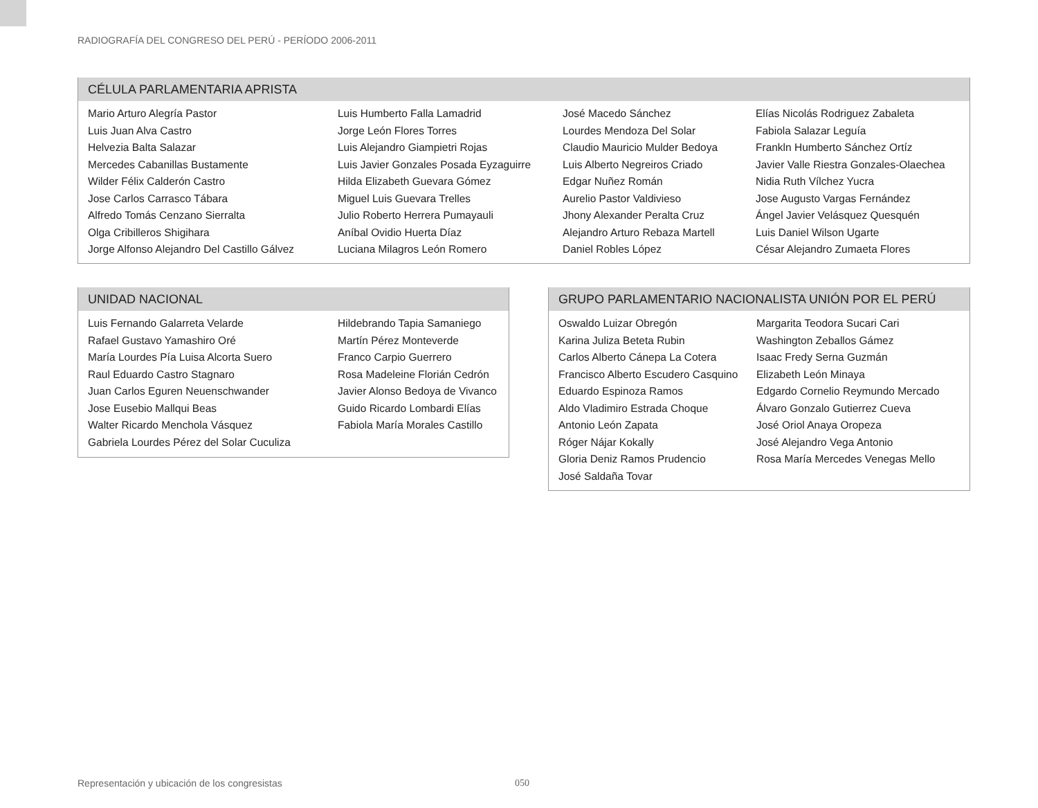RADIOGRAFÍA DEL CONGRESO DEL PERÚ - PERÍODO 2006-2011
CÉLULA PARLAMENTARIA APRISTA
| Mario Arturo Alegría Pastor | Luis Humberto Falla Lamadrid | José Macedo Sánchez | Elías Nicolás Rodriguez Zabaleta |
| Luis Juan Alva Castro | Jorge León Flores Torres | Lourdes Mendoza Del Solar | Fabiola Salazar Leguía |
| Helvezia Balta Salazar | Luis Alejandro Giampietri Rojas | Claudio Mauricio Mulder Bedoya | Frankln Humberto Sánchez Ortíz |
| Mercedes Cabanillas Bustamente | Luis Javier Gonzales Posada Eyzaguirre | Luis Alberto Negreiros Criado | Javier Valle Riestra Gonzales-Olaechea |
| Wilder Félix Calderón Castro | Hilda Elizabeth Guevara Gómez | Edgar Nuñez Román | Nidia Ruth Vílchez Yucra |
| Jose Carlos Carrasco Tábara | Miguel Luis Guevara Trelles | Aurelio Pastor Valdivieso | Jose Augusto Vargas Fernández |
| Alfredo Tomás Cenzano Sierralta | Julio Roberto Herrera Pumayauli | Jhony Alexander Peralta Cruz | Ángel Javier Velásquez Quesquén |
| Olga Cribilleros Shigihara | Aníbal Ovidio Huerta Díaz | Alejandro Arturo Rebaza Martell | Luis Daniel Wilson Ugarte |
| Jorge Alfonso Alejandro Del Castillo Gálvez | Luciana Milagros León Romero | Daniel Robles López | César Alejandro Zumaeta Flores |
UNIDAD NACIONAL
| Luis Fernando Galarreta Velarde | Hildebrando Tapia Samaniego |
| Rafael Gustavo Yamashiro Oré | Martín Pérez Monteverde |
| María Lourdes Pía Luisa Alcorta Suero | Franco Carpio Guerrero |
| Raul Eduardo Castro Stagnaro | Rosa Madeleine Florián Cedrón |
| Juan Carlos Eguren Neuenschwander | Javier Alonso Bedoya de Vivanco |
| Jose Eusebio Mallqui Beas | Guido Ricardo Lombardi Elías |
| Walter Ricardo Menchola Vásquez | Fabiola María Morales Castillo |
| Gabriela Lourdes Pérez del Solar Cuculiza | |
GRUPO PARLAMENTARIO NACIONALISTA UNIÓN POR EL PERÚ
| Oswaldo Luizar Obregón | Margarita Teodora Sucari Cari |
| Karina Juliza Beteta Rubin | Washington Zeballos Gámez |
| Carlos Alberto Cánepa La Cotera | Isaac Fredy Serna Guzmán |
| Francisco Alberto Escudero Casquino | Elizabeth León Minaya |
| Eduardo Espinoza Ramos | Edgardo Cornelio Reymundo Mercado |
| Aldo Vladimiro Estrada Choque | Álvaro Gonzalo Gutierrez Cueva |
| Antonio León Zapata | José Oriol Anaya Oropeza |
| Róger Nájar Kokally | José Alejandro Vega Antonio |
| Gloria Deniz Ramos Prudencio | Rosa María Mercedes Venegas Mello |
| José Saldaña Tovar | |
Representación y ubicación de los congresistas
050